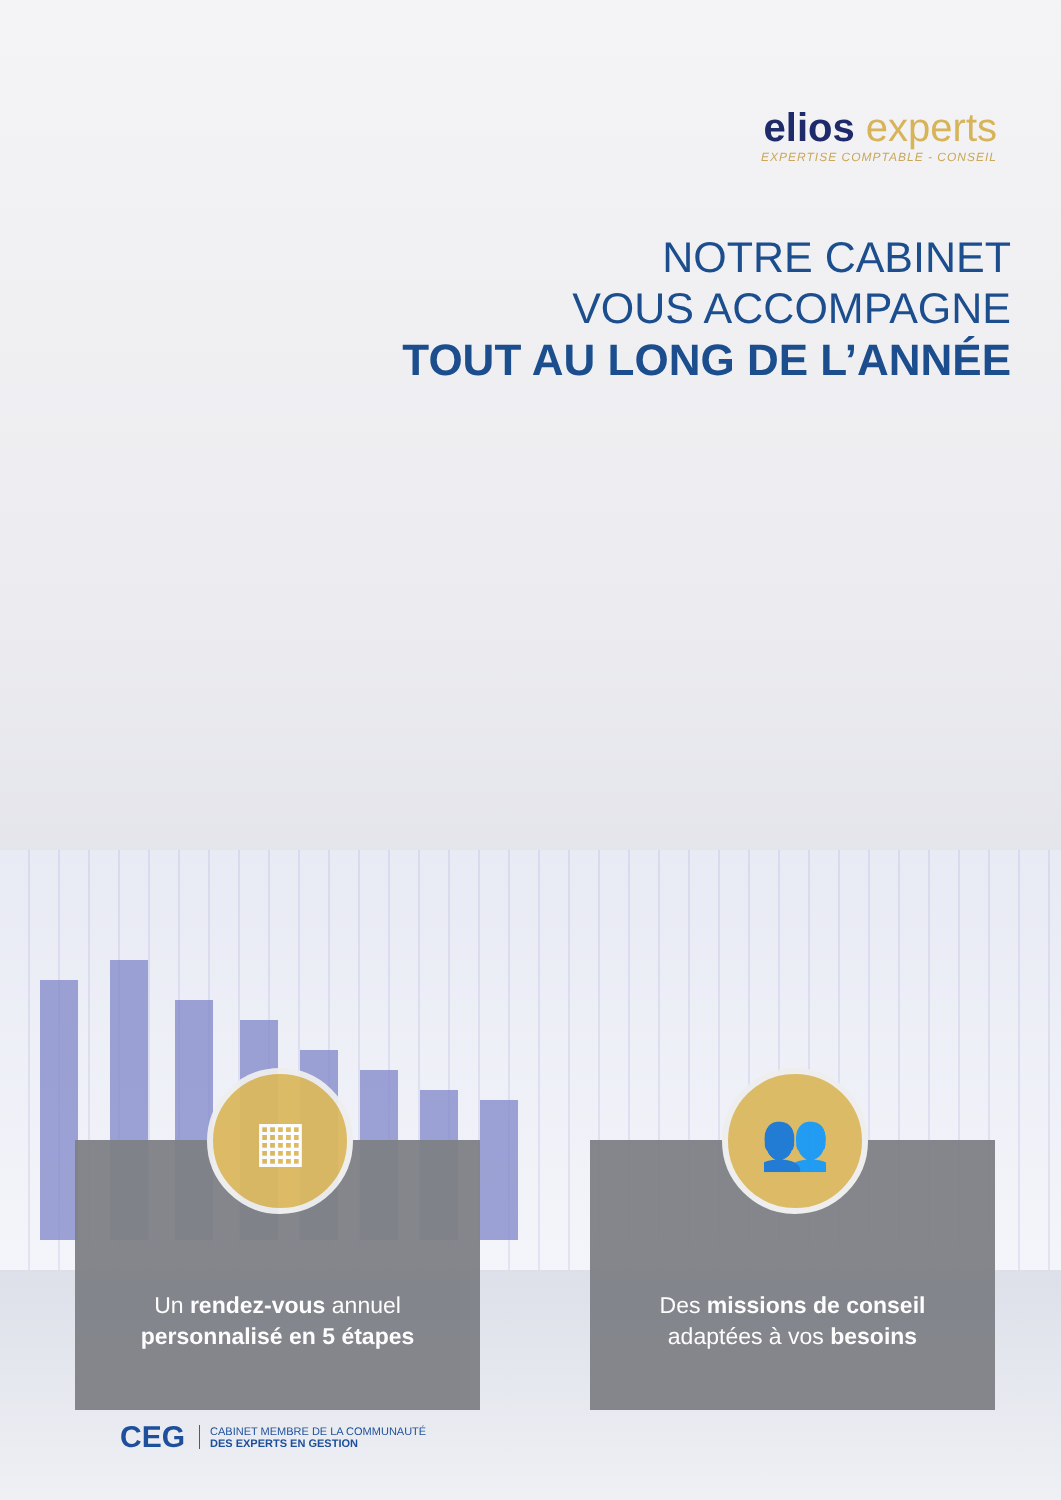elios experts
EXPERTISE COMPTABLE - CONSEIL
NOTRE CABINET
VOUS ACCOMPAGNE
TOUT AU LONG DE L’ANNÉE
▦
Un rendez-vous annuel
personnalisé en 5 étapes
👥
Des missions de conseil
adaptées à vos besoins
CEG
CABINET MEMBRE DE LA COMMUNAUTÉ
DES EXPERTS EN GESTION